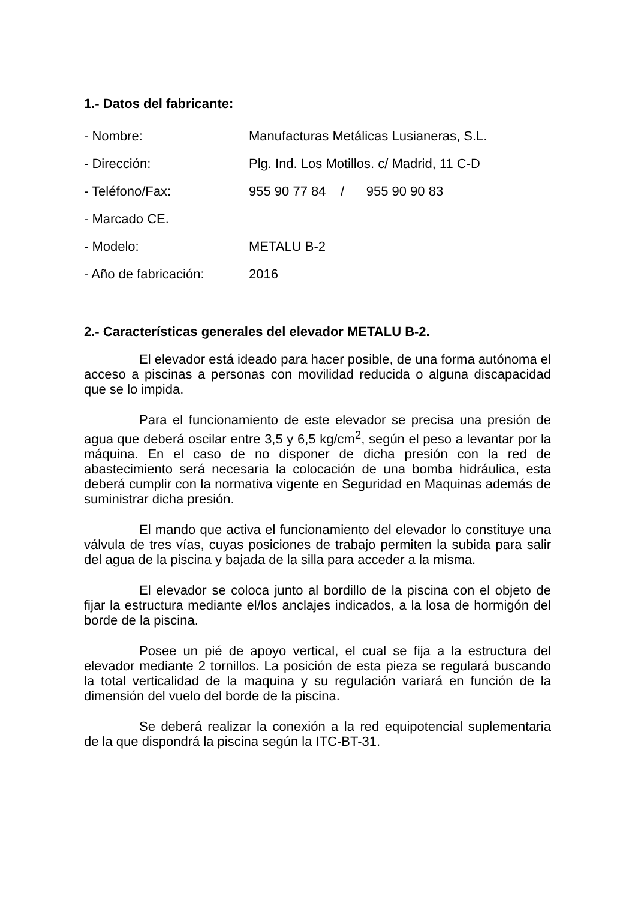1.- Datos del fabricante:
- Nombre: Manufacturas Metálicas Lusianeras, S.L.
- Dirección: Plg. Ind. Los Motillos. c/ Madrid, 11 C-D
- Teléfono/Fax: 955 90 77 84 / 955 90 90 83
- Marcado CE.
- Modelo: METALU B-2
- Año de fabricación: 2016
2.- Características generales del elevador METALU B-2.
El elevador está ideado para hacer posible, de una forma autónoma el acceso a piscinas a personas con movilidad reducida o alguna discapacidad que se lo impida.
Para el funcionamiento de este elevador se precisa una presión de agua que deberá oscilar entre 3,5 y 6,5 kg/cm<sup>2</sup>, según el peso a levantar por la máquina. En el caso de no disponer de dicha presión con la red de abastecimiento será necesaria la colocación de una bomba hidráulica, esta deberá cumplir con la normativa vigente en Seguridad en Maquinas además de suministrar dicha presión.
El mando que activa el funcionamiento del elevador lo constituye una válvula de tres vías, cuyas posiciones de trabajo permiten la subida para salir del agua de la piscina y bajada de la silla para acceder a la misma.
El elevador se coloca junto al bordillo de la piscina con el objeto de fijar la estructura mediante el/los anclajes indicados, a la losa de hormigón del borde de la piscina.
Posee un pié de apoyo vertical, el cual se fija a la estructura del elevador mediante 2 tornillos. La posición de esta pieza se regulará buscando la total verticalidad de la maquina y su regulación variará en función de la dimensión del vuelo del borde de la piscina.
Se deberá realizar la conexión a la red equipotencial suplementaria de la que dispondrá la piscina según la ITC-BT-31.